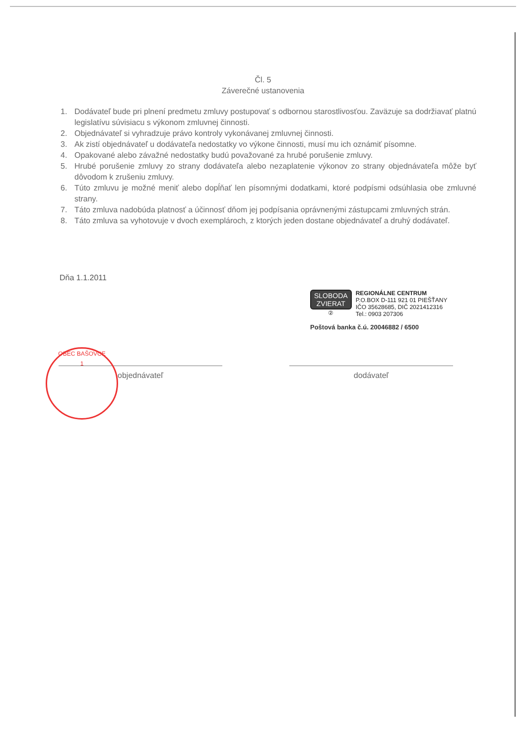Čl. 5
Záverečné ustanovenia
1. Dodávateľ bude pri plnení predmetu zmluvy postupovať s odbornou starostlivosťou. Zaväzuje sa dodržiavať platnú legislatívu súvisiacu s výkonom zmluvnej činnosti.
2. Objednávateľ si vyhradzuje právo kontroly vykonávanej zmluvnej činnosti.
3. Ak zistí objednávateľ u dodávateľa nedostatky vo výkone činnosti, musí mu ich oznámiť písomne.
4. Opakované alebo závažné nedostatky budú považované za hrubé porušenie zmluvy.
5. Hrubé porušenie zmluvy zo strany dodávateľa alebo nezaplatenie výkonov zo strany objednávateľa môže byť dôvodom k zrušeniu zmluvy.
6. Túto zmluvu je možné meniť alebo dopĺňať len písomnými dodatkami, ktoré podpísmi odsúhlasia obe zmluvné strany.
7. Táto zmluva nadobúda platnosť a účinnosť dňom jej podpísania oprávnenými zástupcami zmluvných strán.
8. Táto zmluva sa vyhotovuje v dvoch exemplároch, z ktorých jeden dostane objednávateľ a druhý dodávateľ.
Dňa 1.1.2011
SLOBODA
ZVIERAT
②
REGIONÁLNE CENTRUM
P.O.BOX D-111 921 01 PIEŠŤANY
IČO 35628685, DIČ 2021412316
Tel.: 0903 207306
Poštová banka č.ú. 20046882 / 6500
OBEC BAŠOVCE
1
objednávateľ dodávateľ